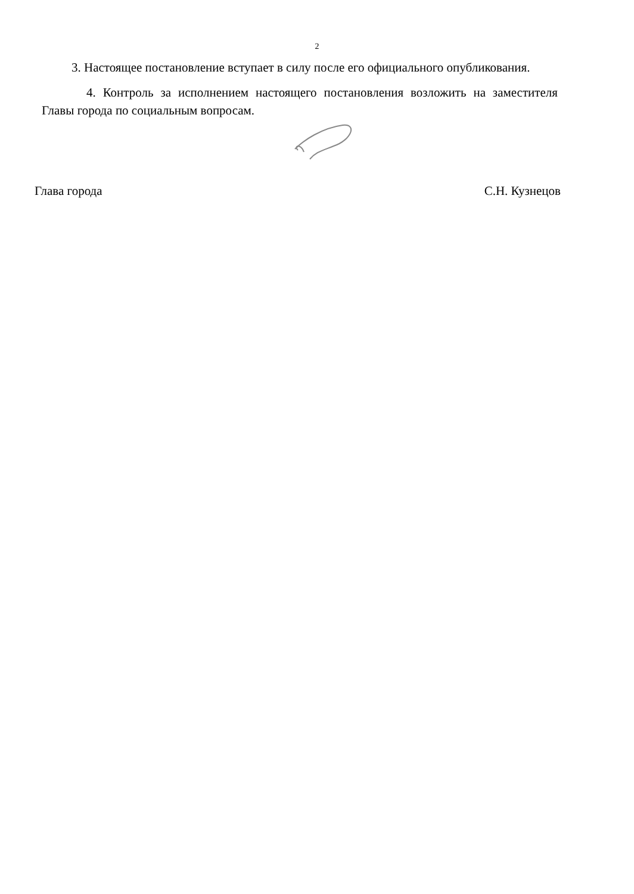2
3. Настоящее постановление вступает в силу после его официального опубликования.
4. Контроль за исполнением настоящего постановления возложить на заместителя Главы города по социальным вопросам.
Глава города С.Н. Кузнецов